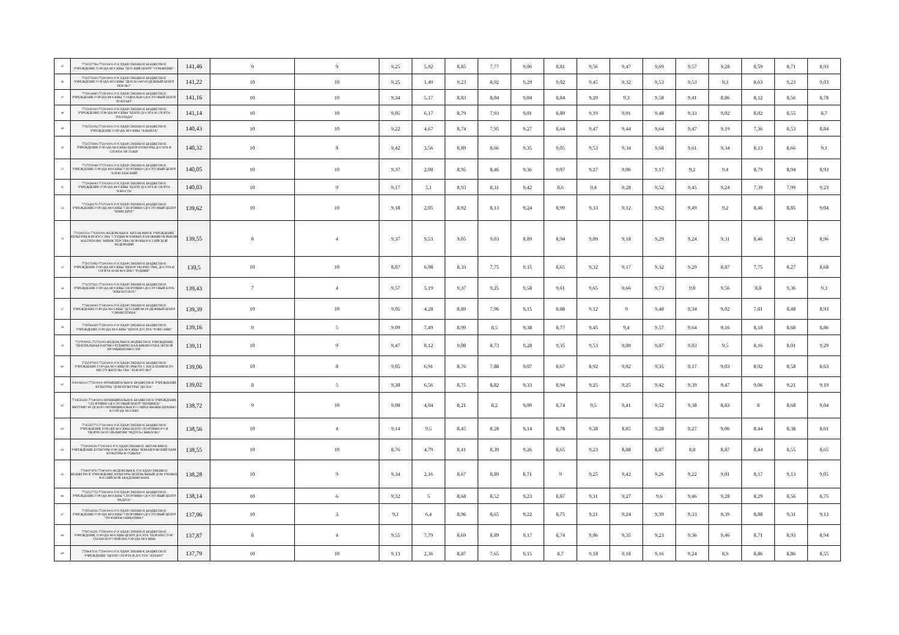| 45 | 7731557784-773101001-ГОСУДАРСТВЕННОЕ БЮДЖЕТНОЕ УЧРЕЖДЕНИЕ ГОРОДА МОСКВЫ "ДЕТСКИЙ ЦЕНТР "ОТРАЖЕНИЕ" | 141,46 | 9 | 9 | 9,25 | 5,92 | 8,85 | 7,77 | 9,06 | 8,81 | 9,56 | 9,47 | 9,69 | 9,57 | 9,28 | 8,59 | 8,71 | 8,93 |
| 46 | 7720571836-772001001-ГОСУДАРСТВЕННОЕ БЮДЖЕТНОЕ УЧРЕЖДЕНИЕ ГОРОДА МОСКВЫ "ДЕТСКО-МОЛОДЕЖНЫЙ ЦЕНТР ПЕРОВО" | 141,22 | 10 | 10 | 9,25 | 1,49 | 9,23 | 8,92 | 9,29 | 9,02 | 9,45 | 9,32 | 9,53 | 9,53 | 9,3 | 8,63 | 9,23 | 9,03 |
| 47 | 7719614980-771901001-ГОСУДАРСТВЕННОЕ БЮДЖЕТНОЕ УЧРЕЖДЕНИЕ ГОРОДА МОСКВЫ "СОЦИАЛЬНО-ДОСУГОВЫЙ ЦЕНТР "КОНТАКТ" | 141,16 | 10 | 10 | 9,34 | 5,17 | 8,83 | 8,04 | 9,04 | 8,84 | 9,29 | 9,3 | 9,58 | 9,41 | 8,86 | 8,12 | 8,56 | 8,78 |
| 48 | 7715636100-771501001-ГОСУДАРСТВЕННОЕ БЮДЖЕТНОЕ УЧРЕЖДЕНИЕ ГОРОДА МОСКВЫ "ЦЕНТР ДОСУГА И СПОРТА "ПАЛЛАДА" | 141,14 | 10 | 10 | 9,05 | 6,17 | 8,79 | 7,93 | 9,01 | 8,89 | 9,19 | 9,01 | 9,48 | 9,33 | 9,02 | 8,02 | 8,55 | 8,7 |
| 49 | 7736551592-773601001-ГОСУДАРСТВЕННОЕ БЮДЖЕТНОЕ УЧРЕЖДЕНИЕ ГОРОДА МОСКВЫ "АЛЬМЕГА" | 140,43 | 10 | 10 | 9,22 | 4,67 | 8,74 | 7,95 | 9,27 | 8,64 | 9,47 | 9,44 | 9,64 | 9,47 | 9,19 | 7,36 | 8,53 | 8,84 |
| 50 | 7721573836-772101001-ГОСУДАРСТВЕННОЕ БЮДЖЕТНОЕ УЧРЕЖДЕНИЕ ГОРОДА МОСКВЫ ЦЕНТР КУЛЬТУРЫ ДОСУГА И СПОРТА "ИСТОКИ" | 140,32 | 10 | 8 | 9,42 | 3,56 | 8,89 | 8,66 | 9,35 | 9,05 | 9,53 | 9,34 | 9,68 | 9,61 | 9,34 | 8,13 | 8,66 | 9,1 |
| 51 | 7717576048-771701001-ГОСУДАРСТВЕННОЕ БЮДЖЕТНОЕ УЧРЕЖДЕНИЕ ГОРОДА МОСКВЫ "СПОРТИВНО-ДОСУГОВЫЙ ЦЕНТР "АЛЕКСЕЕВСКИЙ" | 140,05 | 10 | 10 | 9,37 | 2,08 | 8,95 | 8,46 | 9,36 | 9,07 | 9,27 | 9,06 | 9,17 | 9,2 | 9,4 | 8,79 | 8,94 | 8,93 |
| 52 | 7715628043-771501001-ГОСУДАРСТВЕННОЕ БЮДЖЕТНОЕ УЧРЕЖДЕНИЕ ГОРОДА МОСКВЫ "ЦЕНТР ДОСУГА И СПОРТА "ЮНОСТЬ" | 140,03 | 10 | 9 | 9,17 | 5,1 | 8,93 | 8,31 | 9,42 | 8,6 | 9,4 | 9,28 | 9,52 | 9,45 | 9,24 | 7,39 | 7,99 | 9,23 |
| 53 | 7715628170-771701001-ГОСУДАРСТВЕННОЕ БЮДЖЕТНОЕ УЧРЕЖДЕНИЕ ГОРОДА МОСКВЫ "СПОРТИВНО-ДОСУГОВЫЙ ЦЕНТР "ШИРЕ КРУГ" | 139,62 | 10 | 10 | 9,18 | 2,05 | 8,92 | 8,13 | 9,24 | 8,99 | 9,33 | 9,12 | 9,62 | 9,49 | 9,2 | 8,46 | 8,85 | 9,04 |
| 54 | 7702060331-770201001-ФЕДЕРАЛЬНОЕ АВТОНОМНОЕ УЧРЕЖДЕНИЕ КУЛЬТУРЫ И ИСКУССТВА "СТУДИЯ ВОЕННЫХ ХУДОЖНИКОВ ИМЕНИ М.Б.ГРЕКОВА" МИНИСТЕРСТВА ОБОРОНЫ РОССИЙСКОЙ ФЕДЕРАЦИИ | 139,55 | 8 | 4 | 9,37 | 9,53 | 9,05 | 9,03 | 8,89 | 8,94 | 9,09 | 9,18 | 9,29 | 9,24 | 9,31 | 8,46 | 9,21 | 8,96 |
| 55 | 7720571882-772001001-ГОСУДАРСТВЕННОЕ БЮДЖЕТНОЕ УЧРЕЖДЕНИЕ ГОРОДА МОСКВЫ "ЦЕНТР ТВОРЧЕСТВА, ДОСУГА И СПОРТА НОВОКОСИНО "РОДНИК" | 139,5 | 10 | 10 | 8,87 | 6,08 | 8,33 | 7,75 | 9,15 | 8,65 | 9,32 | 9,17 | 9,32 | 9,29 | 8,87 | 7,75 | 8,27 | 8,68 |
| 56 | 7731557921-773101001-ГОСУДАРСТВЕННОЕ БЮДЖЕТНОЕ УЧРЕЖДЕНИЕ ГОРОДА МОСКВЫ СПОРТИВНО-ДОСУГОВЫЙ КЛУБ "КРЫЛАТСКОЕ" | 139,43 | 7 | 4 | 9,57 | 5,19 | 9,37 | 9,25 | 9,58 | 9,61 | 9,65 | 9,66 | 9,73 | 9,8 | 9,56 | 8,8 | 9,36 | 9,3 |
| 57 | 7718618043-771801001-ГОСУДАРСТВЕННОЕ БЮДЖЕТНОЕ УЧРЕЖДЕНИЕ ГОРОДА МОСКВЫ "ДЕТСКИЙ МОЛОДЕЖНЫЙ ЦЕНТР "СИНЯЯ ПТИЦА" | 139,39 | 10 | 10 | 9,05 | 4,28 | 8,89 | 7,96 | 9,15 | 8,88 | 9,12 | 9 | 9,48 | 9,34 | 9,02 | 7,81 | 8,48 | 8,93 |
| 58 | 7729564329-772901001-ГОСУДАРСТВЕННОЕ БЮДЖЕТНОЕ УЧРЕЖДЕНИЕ ГОРОДА МОСКВЫ "ЦЕНТР ДОСУГА "РОВЕСНИК" | 139,16 | 9 | 5 | 9,09 | 7,49 | 8,99 | 8,5 | 9,38 | 8,77 | 9,45 | 9,4 | 9,57 | 9,64 | 9,16 | 8,18 | 8,68 | 8,86 |
| 59 | 7727009915-772701001-ФЕДЕРАЛЬНОЕ БЮДЖЕТНОЕ УЧРЕЖДЕНИЕ "ЦЕНТРАЛЬНАЯ НАУЧНО-ТЕХНИЧЕСКАЯ БИБЛИОТЕКА ЛЕГКОЙ ПРОМЫШЛЕННОСТИ" | 139,11 | 10 | 9 | 9,47 | 0,12 | 9,08 | 8,73 | 9,28 | 9,35 | 9,53 | 9,89 | 9,87 | 9,83 | 9,5 | 8,16 | 8,01 | 9,29 |
| 60 | 7722597903-772201001-ГОСУДАРСТВЕННОЕ БЮДЖЕТНОЕ УЧРЕЖДЕНИЕ ГОРОДА МОСКВЫ ПО РАБОТЕ С НАСЕЛЕНИЕМ ПО МЕСТУ ЖИТЕЛЬСТВА "ЛЕФОРТОВО" | 139,06 | 10 | 8 | 9,05 | 6,91 | 8,76 | 7,88 | 9,07 | 8,67 | 8,92 | 9,02 | 9,35 | 9,17 | 9,03 | 8,02 | 8,58 | 8,63 |
| 61 | 5030042110-775101001-МУНИЦИПАЛЬНОЕ БЮДЖЕТНОЕ УЧРЕЖДЕНИЕ КУЛЬТУРЫ "ДОМ КУЛЬТУРЫ "ДЕСНА" | 139,02 | 8 | 5 | 9,38 | 6,56 | 8,75 | 8,82 | 9,33 | 8,94 | 9,25 | 9,25 | 9,42 | 9,39 | 9,47 | 9,06 | 9,21 | 9,19 |
| 62 | 7734556450-773401001-МУНИЦИПАЛЬНОЕ БЮДЖЕТНОЕ УЧРЕЖДЕНИЕ "СПОРТИВНО-ДОСУГОВЫЙ ЦЕНТР "ЩУКИНЕЦ" ВНУТРИГОРОДСКОГО МУНИЦИПАЛЬНОГО ОБРАЗОВАНИЯ ЩУКИНО В ГОРОДЕ МОСКВЕ | 138,72 | 9 | 10 | 9,08 | 4,04 | 8,21 | 8,2 | 9,09 | 8,74 | 9,5 | 9,41 | 9,52 | 9,38 | 8,83 | 8 | 8,68 | 9,04 |
| 63 | 7716565773-771601001-ГОСУДАРСТВЕННОЕ БЮДЖЕТНОЕ УЧРЕЖДЕНИЕ ГОРОДА МОСКВЫ ЦЕНТР СПОРТИВНОГО И ТВОРЧЕСКОГО РАЗВИТИЯ "РАДУГА-СВИБЛОВО" | 138,56 | 10 | 4 | 9,14 | 9,5 | 8,45 | 8,28 | 9,14 | 8,78 | 9,38 | 8,85 | 9,28 | 9,27 | 9,06 | 8,44 | 8,38 | 8,61 |
| 64 | 7719019638-771901001-ГОСУДАРСТВЕННОЕ АВТОНОМНОЕ УЧРЕЖДЕНИЕ КУЛЬТУРЫ ГОРОДА МОСКВЫ "ИЗМАЙЛОВСКИЙ ПАРК КУЛЬТУРЫ И ОТДЫХА" | 138,55 | 10 | 10 | 8,76 | 4,79 | 8,41 | 8,39 | 9,26 | 8,65 | 9,23 | 8,88 | 8,87 | 8,8 | 8,87 | 8,44 | 8,55 | 8,65 |
| 65 | 7704007478-770401001-ФЕДЕРАЛЬНОЕ ГОСУДАРСТВЕННОЕ БЮДЖЕТНОЕ УЧРЕЖДЕНИЕ КУЛЬТУРЫ ЦЕНТРАЛЬНЫЙ ДОМ УЧЕНЫХ РОССИЙСКОЙ АКАДЕМИИ НАУК | 138,28 | 10 | 9 | 9,34 | 2,16 | 8,67 | 8,89 | 8,71 | 9 | 9,25 | 9,42 | 9,26 | 9,22 | 9,01 | 8,17 | 9,13 | 9,05 |
| 66 | 7732517752-772901001-ГОСУДАРСТВЕННОЕ БЮДЖЕТНОЕ УЧРЕЖДЕНИЕ ГОРОДА МОСКВЫ "СПОРТИВНО-ДОСУГОВЫЙ ЦЕНТР "РАДУГА" | 138,14 | 10 | 6 | 9,32 | 5 | 8,68 | 8,52 | 9,23 | 8,87 | 9,31 | 9,27 | 9,6 | 9,46 | 9,28 | 8,29 | 8,56 | 8,75 |
| 67 | 7729564336-772901001-ГОСУДАРСТВЕННОЕ БЮДЖЕТНОЕ УЧРЕЖДЕНИЕ ГОРОДА МОСКВЫ "СПОРТИВНО-ДОСУГОВЫЙ ЦЕНТР "ТРОПАРЕВО-НИКУЛИНО" | 137,96 | 10 | 3 | 9,1 | 6,4 | 8,96 | 8,65 | 9,22 | 8,75 | 9,21 | 9,24 | 9,39 | 9,33 | 9,39 | 8,88 | 9,31 | 9,13 |
| 68 | 7709716291-770901001-ГОСУДАРСТВЕННОЕ БЮДЖЕТНОЕ УЧРЕЖДЕНИЕ ГОРОДА МОСКВЫ ЦЕНТР ДОСУГА "ПЕРЕКРЕСТОК" ТАГАНСКОГО РАЙОНА ГОРОДА МОСКВЫ | 137,87 | 8 | 4 | 9,55 | 7,79 | 8,69 | 8,89 | 9,17 | 8,74 | 9,06 | 9,35 | 9,23 | 9,36 | 9,46 | 8,71 | 8,93 | 8,94 |
| 69 | 7728647011-772801001-ГОСУДАРСТВЕННОЕ БЮДЖЕТНОЕ УЧРЕЖДЕНИЕ "ЦЕНТР СПОРТА И ДОСУГА "АТЛАНТ" | 137,79 | 10 | 10 | 9,13 | 2,36 | 8,87 | 7,65 | 9,15 | 8,7 | 9,18 | 9,18 | 9,16 | 9,24 | 8,9 | 8,86 | 8,86 | 8,55 |